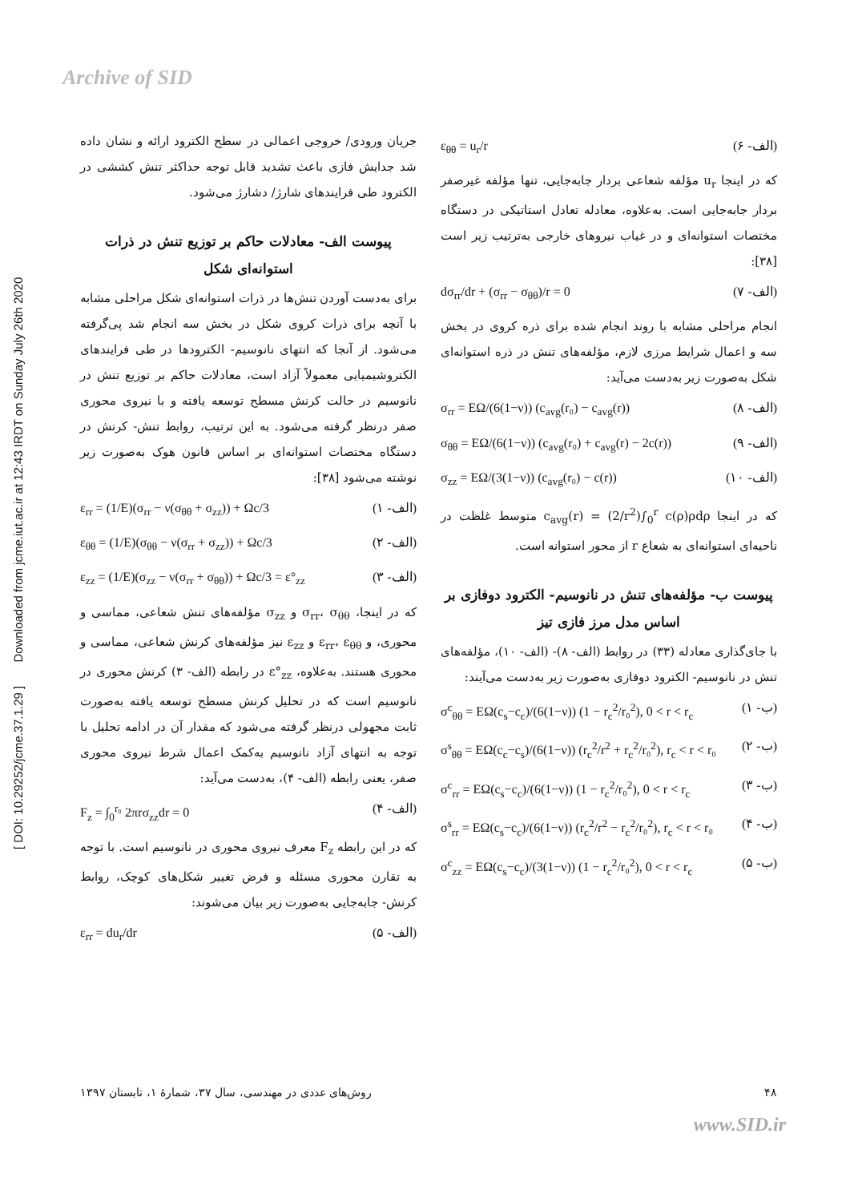Archive of SID
[ DOI: 10.29252/jcme.37.1.29 ] Downloaded from jcme.iut.ac.ir at 12:43 IRDT on Sunday July 26th 2020
جریان ورودی/ خروجی اعمالی در سطح الکترود ارائه و نشان داده شد جدایش فازی باعث تشدید قابل توجه حداکثر تنش کششی در الکترود طی فرایندهای شارژ/ دشارژ می‌شود.
پیوست الف- معادلات حاکم بر توزیع تنش در ذرات استوانه‌ای شکل
برای به‌دست آوردن تنش‌ها در ذرات استوانه‌ای شکل مراحلی مشابه با آنچه برای ذرات کروی شکل در بخش سه انجام شد پی‌گرفته می‌شود. از آنجا که انتهای نانوسیم- الکترودها در طی فرایندهای الکتروشیمیایی معمولاً آزاد است، معادلات حاکم بر توزیع تنش در نانوسیم در حالت کرنش مسطح توسعه یافته و با نیروی محوری صفر درنظر گرفته می‌شود. به این ترتیب، روابط تنش- کرنش در دستگاه مختصات استوانه‌ای بر اساس قانون هوک به‌صورت زیر نوشته می‌شود [۳۸]:
ε<sub>rr</sub> = (1/E)(σ<sub>rr</sub> − ν(σ<sub>θθ</sub> + σ<sub>zz</sub>)) + Ωc/3 (الف- ۱)
ε<sub>θθ</sub> = (1/E)(σ<sub>θθ</sub> − ν(σ<sub>rr</sub> + σ<sub>zz</sub>)) + Ωc/3 (الف- ۲)
ε<sub>zz</sub> = (1/E)(σ<sub>zz</sub> − ν(σ<sub>rr</sub> + σ<sub>θθ</sub>)) + Ωc/3 = ε°<sub>zz</sub> (الف- ۳)
که در اینجا، σ<sub>rr</sub>، σ<sub>θθ</sub> و σ<sub>zz</sub> مؤلفه‌های تنش شعاعی، مماسی و محوری، و ε<sub>rr</sub>، ε<sub>θθ</sub> و ε<sub>zz</sub> نیز مؤلفه‌های کرنش شعاعی، مماسی و محوری هستند. به‌علاوه، ε°<sub>zz</sub> در رابطه (الف- ۳) کرنش محوری در نانوسیم است که در تحلیل کرنش مسطح توسعه یافته به‌صورت ثابت مجهولی درنظر گرفته می‌شود که مقدار آن در ادامه تحلیل با توجه به انتهای آزاد نانوسیم به‌کمک اعمال شرط نیروی محوری صفر، یعنی رابطه (الف- ۴)، به‌دست می‌آید:
F<sub>z</sub> = ∫<sub>0</sub><sup>r₀</sup> 2πrσ<sub>zz</sub>dr = 0 (الف- ۴)
که در این رابطه F<sub>z</sub> معرف نیروی محوری در نانوسیم است. با توجه به تقارن محوری مسئله و فرض تغییر شکل‌های کوچک، روابط کرنش- جابه‌جایی به‌صورت زیر بیان می‌شوند:
ε<sub>rr</sub> = du<sub>r</sub>/dr (الف- ۵)
ε<sub>θθ</sub> = u<sub>r</sub>/r (الف- ۶)
که در اینجا u<sub>r</sub> مؤلفه شعاعی بردار جابه‌جایی، تنها مؤلفه غیرصفر بردار جابه‌جایی است. به‌علاوه، معادله تعادل استاتیکی در دستگاه مختصات استوانه‌ای و در غیاب نیروهای خارجی به‌ترتیب زیر است [۳۸]:
dσ<sub>rr</sub>/dr + (σ<sub>rr</sub> − σ<sub>θθ</sub>)/r = 0 (الف- ۷)
انجام مراحلی مشابه با روند انجام شده برای ذره کروی در بخش سه و اعمال شرایط مرزی لازم، مؤلفه‌های تنش در ذره استوانه‌ای شکل به‌صورت زیر به‌دست می‌آید:
σ<sub>rr</sub> = EΩ/(6(1−ν)) (c<sub>avg</sub>(r₀) − c<sub>avg</sub>(r)) (الف- ۸)
σ<sub>θθ</sub> = EΩ/(6(1−ν)) (c<sub>avg</sub>(r₀) + c<sub>avg</sub>(r) − 2c(r)) (الف- ۹)
σ<sub>zz</sub> = EΩ/(3(1−ν)) (c<sub>avg</sub>(r₀) − c(r)) (الف- ۱۰)
که در اینجا c<sub>avg</sub>(r) = (2/r<sup>2</sup>)∫<sub>0</sub><sup>r</sup> c(ρ)ρdρ متوسط غلظت در ناحیه‌ای استوانه‌ای به شعاع r از محور استوانه است.
پیوست ب- مؤلفه‌های تنش در نانوسیم- الکترود دوفازی بر اساس مدل مرز فازی تیز
با جای‌گذاری معادله (۳۳) در روابط (الف- ۸)- (الف- ۱۰)، مؤلفه‌های تنش در نانوسیم- الکترود دوفازی به‌صورت زیر به‌دست می‌آیند:
σ<sup>c</sup><sub>θθ</sub> = EΩ(c<sub>s</sub>−c<sub>c</sub>)/(6(1−ν)) (1 − r<sub>c</sub><sup>2</sup>/r₀<sup>2</sup>), 0 < r < r<sub>c</sub> (ب- ۱)
σ<sup>s</sup><sub>θθ</sub> = EΩ(c<sub>c</sub>−c<sub>s</sub>)/(6(1−ν)) (r<sub>c</sub><sup>2</sup>/r<sup>2</sup> + r<sub>c</sub><sup>2</sup>/r₀<sup>2</sup>), r<sub>c</sub> < r < r₀ (ب- ۲)
σ<sup>c</sup><sub>rr</sub> = EΩ(c<sub>s</sub>−c<sub>c</sub>)/(6(1−ν)) (1 − r<sub>c</sub><sup>2</sup>/r₀<sup>2</sup>), 0 < r < r<sub>c</sub> (ب- ۳)
σ<sup>s</sup><sub>rr</sub> = EΩ(c<sub>s</sub>−c<sub>c</sub>)/(6(1−ν)) (r<sub>c</sub><sup>2</sup>/r<sup>2</sup> − r<sub>c</sub><sup>2</sup>/r₀<sup>2</sup>), r<sub>c</sub> < r < r₀ (ب- ۴)
σ<sup>c</sup><sub>zz</sub> = EΩ(c<sub>s</sub>−c<sub>c</sub>)/(3(1−ν)) (1 − r<sub>c</sub><sup>2</sup>/r₀<sup>2</sup>), 0 < r < r<sub>c</sub> (ب- ۵)
۴۸ روش‌های عددی در مهندسی، سال ۳۷، شمارهٔ ۱، تابستان ۱۳۹۷
www.SID.ir